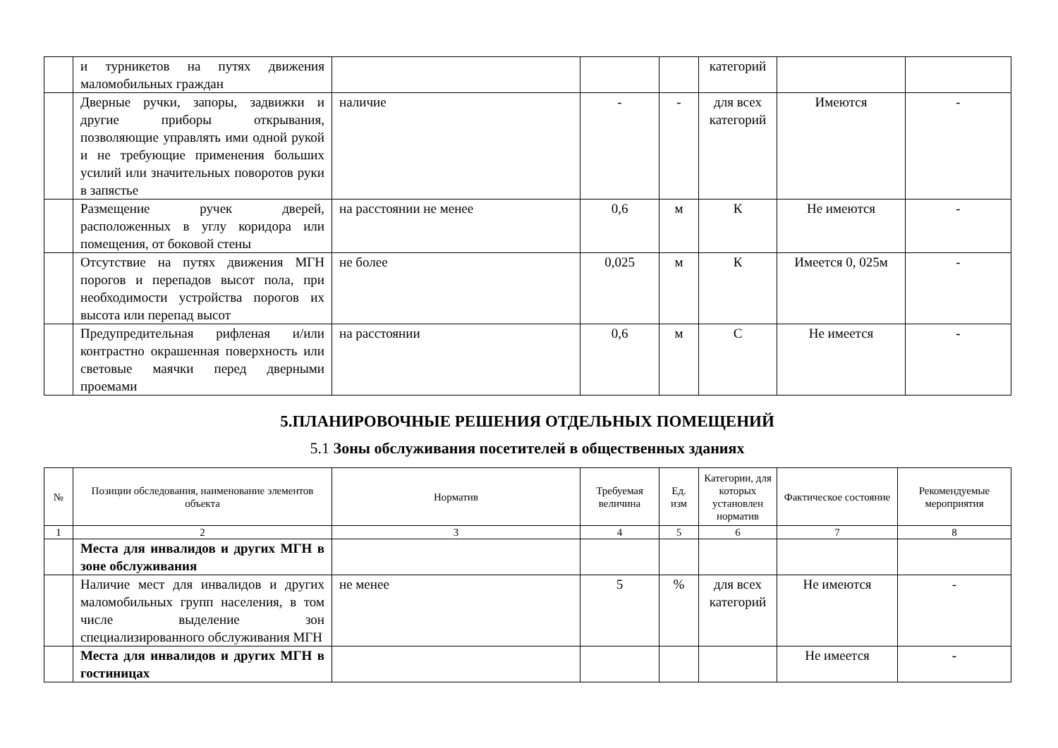| | и турникетов на путях движения маломобильных граждан | | | | категорий | | |
| | Дверные ручки, запоры, задвижки и другие приборы открывания, позволяющие управлять ими одной рукой и не требующие применения больших усилий или значительных поворотов руки в запястье | наличие | - | - | для всех категорий | Имеются | - |
| | Размещение ручек дверей, расположенных в углу коридора или помещения, от боковой стены | на расстоянии не менее | 0,6 | м | К | Не имеются | - |
| | Отсутствие на путях движения МГН порогов и перепадов высот пола, при необходимости устройства порогов их высота или перепад высот | не более | 0,025 | м | К | Имеется 0, 025м | - |
| | Предупредительная рифленая и/или контрастно окрашенная поверхность или световые маячки перед дверными проемами | на расстоянии | 0,6 | м | С | Не имеется | - |
5.ПЛАНИРОВОЧНЫЕ РЕШЕНИЯ ОТДЕЛЬНЫХ ПОМЕЩЕНИЙ
5.1 Зоны обслуживания посетителей в общественных зданиях
| № | Позиции обследования, наименование элементов объекта | Норматив | Требуемая величина | Ед. изм | Категории, для которых установлен норматив | Фактическое состояние | Рекомендуемые мероприятия |
| --- | --- | --- | --- | --- | --- | --- | --- |
| 1 | 2 | 3 | 4 | 5 | 6 | 7 | 8 |
| | Места для инвалидов и других МГН в зоне обслуживания | | | | | | |
| | Наличие мест для инвалидов и других маломобильных групп населения, в том числе выделение зон специализированного обслуживания МГН | не менее | 5 | % | для всех категорий | Не имеются | - |
| | Места для инвалидов и других МГН в гостиницах | | | | | Не имеется | - |